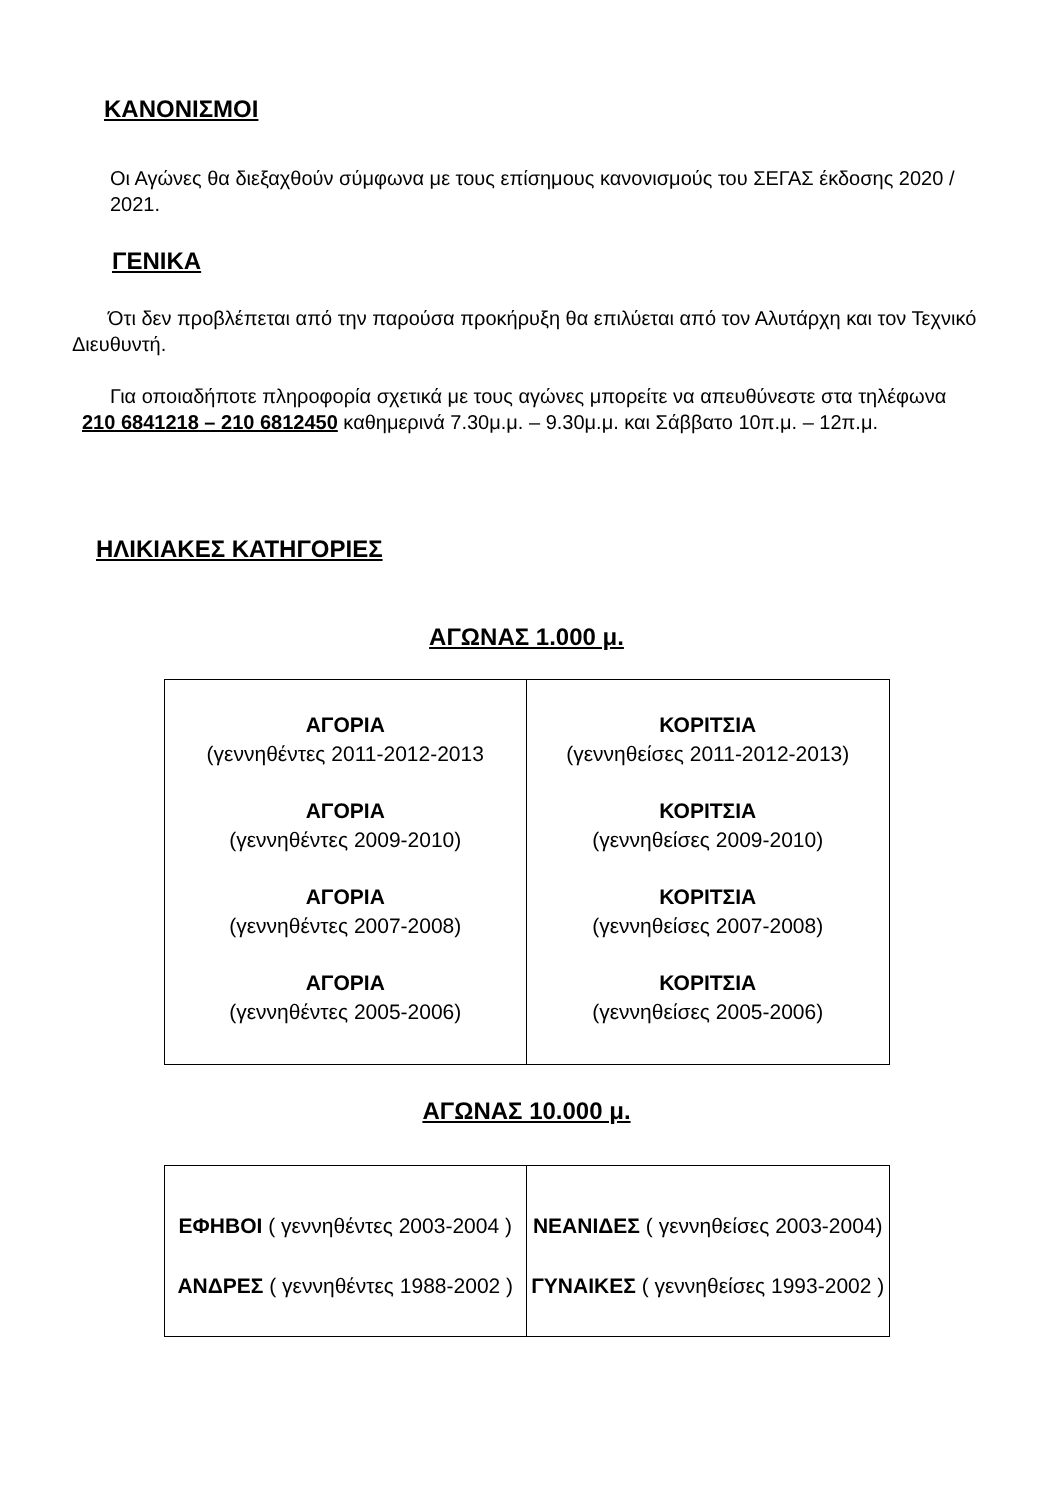ΚΑΝΟΝΙΣΜΟΙ
Οι Αγώνες θα διεξαχθούν σύμφωνα με τους επίσημους κανονισμούς του ΣΕΓΑΣ έκδοσης 2020 / 2021.
ΓΕΝΙΚΑ
Ότι δεν προβλέπεται από την παρούσα προκήρυξη θα επιλύεται από τον Αλυτάρχη και τον Τεχνικό Διευθυντή.
Για οποιαδήποτε πληροφορία σχετικά με τους αγώνες μπορείτε να απευθύνεστε στα τηλέφωνα
210 6841218 – 210 6812450 καθημερινά 7.30μ.μ. – 9.30μ.μ. και Σάββατο 10π.μ. – 12π.μ.
ΗΛΙΚΙΑΚΕΣ ΚΑΤΗΓΟΡΙΕΣ
ΑΓΩΝΑΣ 1.000 μ.
| ΑΓΟΡΙΑ (γεννηθέντες 2011-2012-2013 ΑΓΟΡΙΑ (γεννηθέντες 2009-2010) ΑΓΟΡΙΑ (γεννηθέντες 2007-2008) ΑΓΟΡΙΑ (γεννηθέντες 2005-2006) | ΚΟΡΙΤΣΙΑ (γεννηθείσες 2011-2012-2013) ΚΟΡΙΤΣΙΑ (γεννηθείσες 2009-2010) ΚΟΡΙΤΣΙΑ (γεννηθείσες 2007-2008) ΚΟΡΙΤΣΙΑ (γεννηθείσες 2005-2006) |
ΑΓΩΝΑΣ 10.000 μ.
| ΕΦΗΒΟΙ ( γεννηθέντες 2003-2004 ) ΑΝΔΡΕΣ ( γεννηθέντες 1988-2002 ) | ΝΕΑΝΙΔΕΣ ( γεννηθείσες 2003-2004) ΓΥΝΑΙΚΕΣ ( γεννηθείσες 1993-2002 ) |